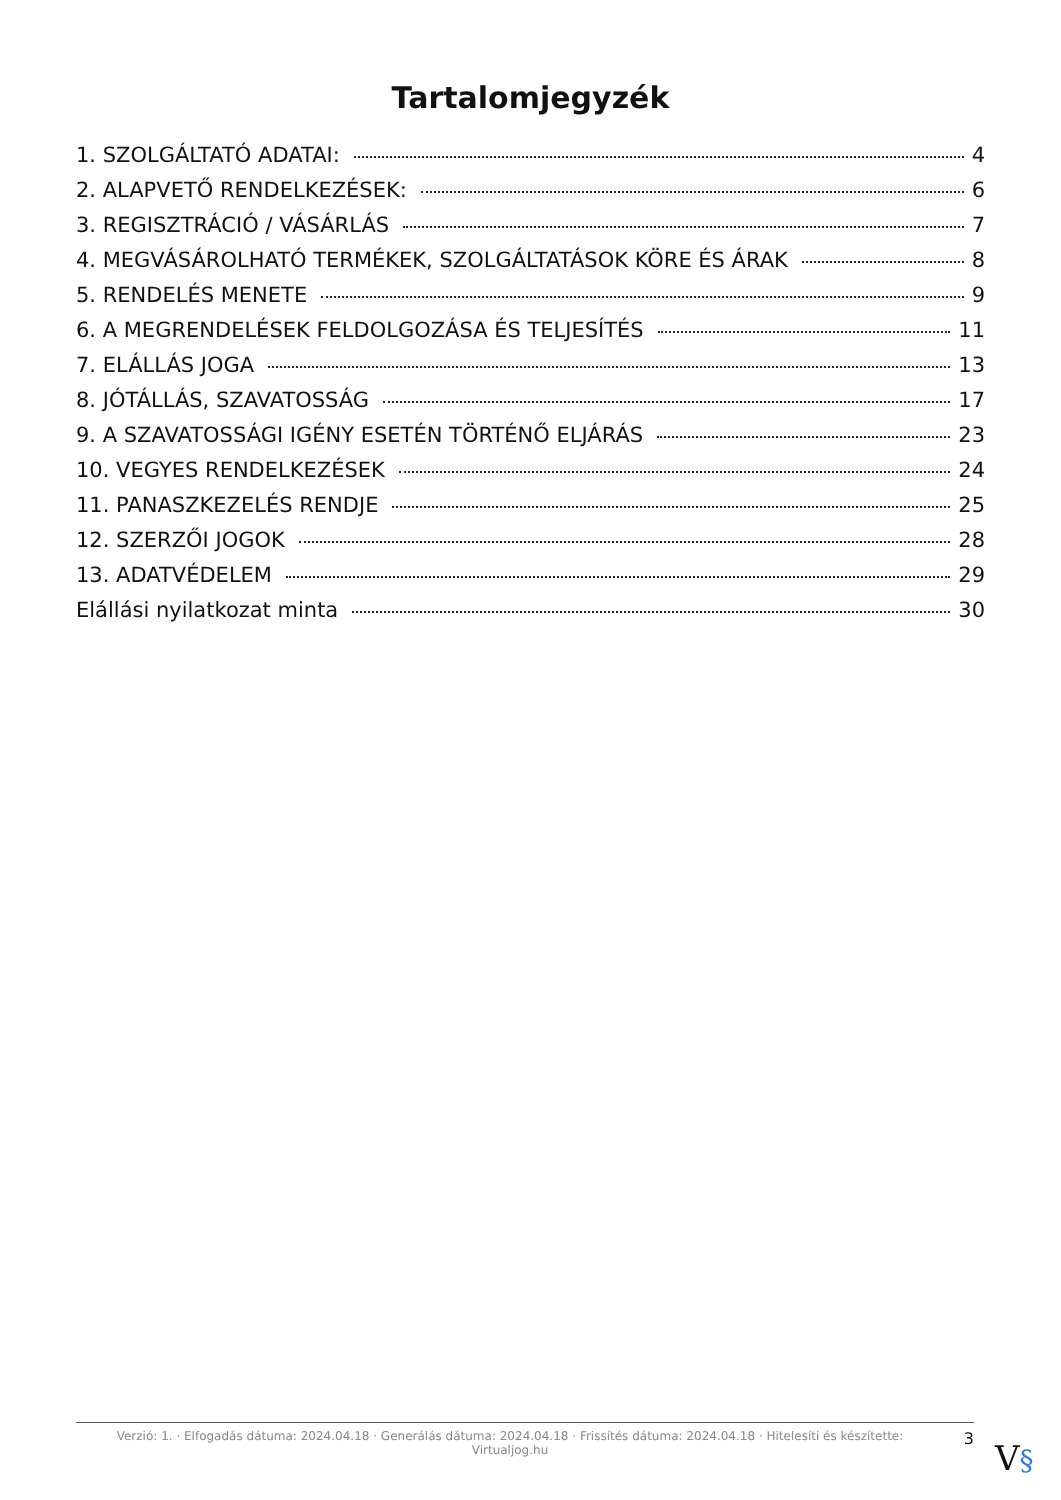Tartalomjegyzék
1. SZOLGÁLTATÓ ADATAI: 4
2. ALAPVETŐ RENDELKEZÉSEK: 6
3. REGISZTRÁCIÓ / VÁSÁRLÁS 7
4. MEGVÁSÁROLHATÓ TERMÉKEK, SZOLGÁLTATÁSOK KÖRE ÉS ÁRAK 8
5. RENDELÉS MENETE 9
6. A MEGRENDELÉSEK FELDOLGOZÁSA ÉS TELJESÍTÉS 11
7. ELÁLLÁS JOGA 13
8. JÓTÁLLÁS, SZAVATOSSÁG 17
9. A SZAVATOSSÁGI IGÉNY ESETÉN TÖRTÉNŐ ELJÁRÁS 23
10. VEGYES RENDELKEZÉSEK 24
11. PANASZKEZELÉS RENDJE 25
12. SZERZŐI JOGOK 28
13. ADATVÉDELEM 29
Elállási nyilatkozat minta 30
Verzió: 1. · Elfogadás dátuma: 2024.04.18 · Generálás dátuma: 2024.04.18 · Frissítés dátuma: 2024.04.18 · Hitelesíti és készítette:
Virtualjog.hu
3
V§